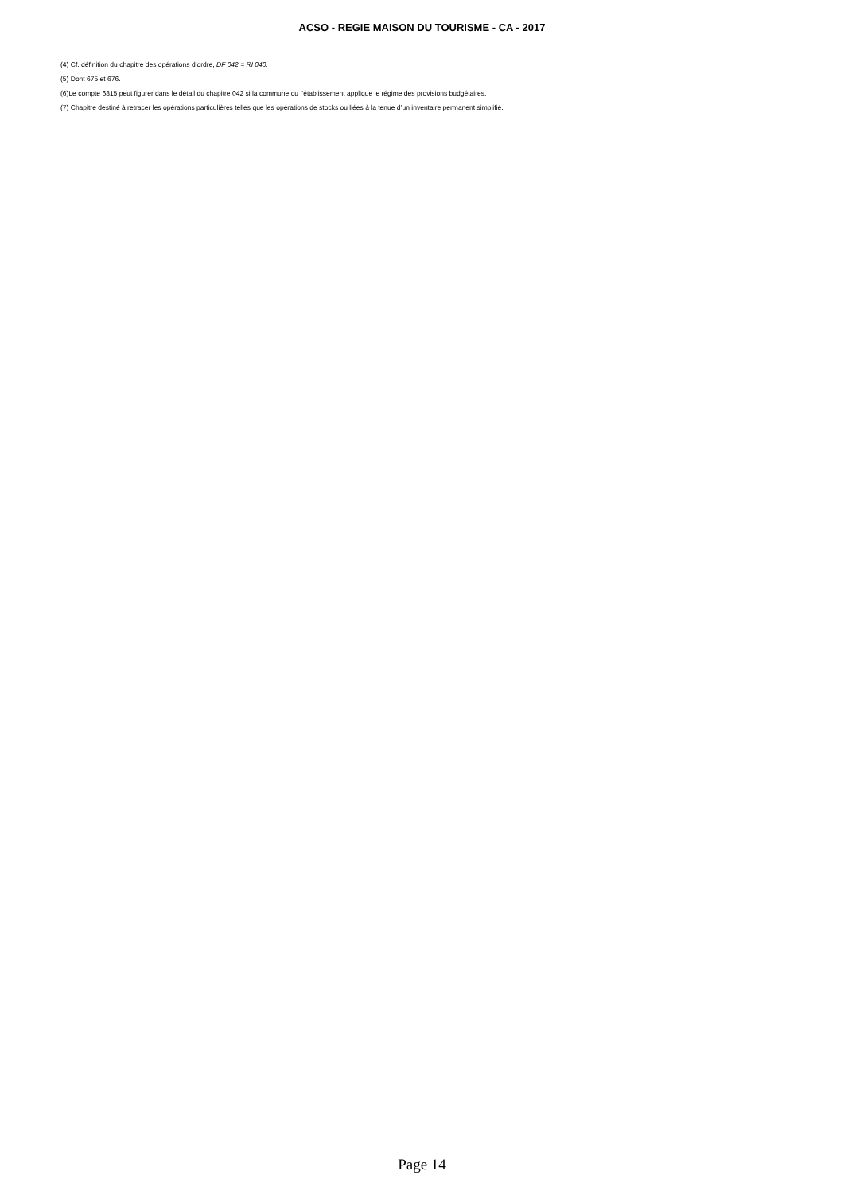ACSO - REGIE MAISON DU TOURISME - CA - 2017
(4) Cf. définition du chapitre des opérations d’ordre, DF 042 = RI 040.
(5) Dont 675 et 676.
(6)Le compte 6815 peut figurer dans le détail du chapitre 042 si la commune ou l’établissement applique le régime des provisions budgétaires.
(7) Chapitre destiné à retracer les opérations particulières telles que les opérations de stocks ou liées à la tenue d’un inventaire permanent simplifié.
Page 14